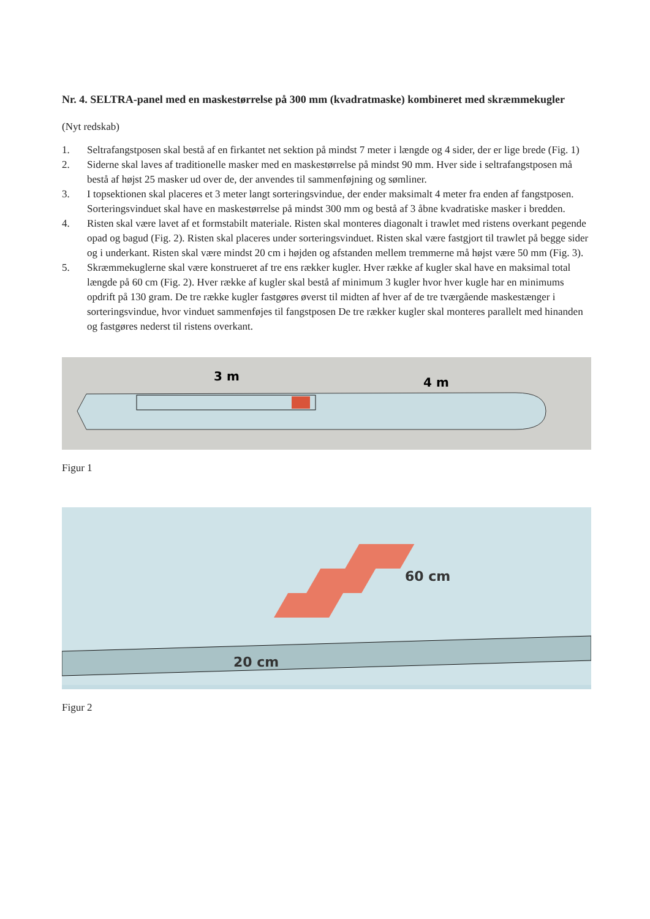Nr. 4. SELTRA-panel med en maskestørrelse på 300 mm (kvadratmaske) kombineret med skræmmekugler
(Nyt redskab)
1. Seltrafangstposen skal bestå af en firkantet net sektion på mindst 7 meter i længde og 4 sider, der er lige brede (Fig. 1)
2. Siderne skal laves af traditionelle masker med en maskestørrelse på mindst 90 mm. Hver side i seltrafangstposen må bestå af højst 25 masker ud over de, der anvendes til sammenføjning og sømliner.
3. I topsektionen skal placeres et 3 meter langt sorteringsvindue, der ender maksimalt 4 meter fra enden af fangstposen. Sorteringsvinduet skal have en maskestørrelse på mindst 300 mm og bestå af 3 åbne kvadratiske masker i bredden.
4. Risten skal være lavet af et formstabilt materiale. Risten skal monteres diagonalt i trawlet med ristens overkant pegende opad og bagud (Fig. 2). Risten skal placeres under sorteringsvinduet. Risten skal være fastgjort til trawlet på begge sider og i underkant. Risten skal være mindst 20 cm i højden og afstanden mellem tremmerne må højst være 50 mm (Fig. 3).
5. Skræmmekuglerne skal være konstrueret af tre ens rækker kugler. Hver række af kugler skal have en maksimal total længde på 60 cm (Fig. 2). Hver række af kugler skal bestå af minimum 3 kugler hvor hver kugle har en minimums opdrift på 130 gram. De tre række kugler fastgøres øverst til midten af hver af de tre tværgående maskestænger i sorteringsvindue, hvor vinduet sammenføjes til fangstposen De tre rækker kugler skal monteres parallelt med hinanden og fastgøres nederst til ristens overkant.
3 m
4 m
Figur 1
60 cm
20 cm
Figur 2